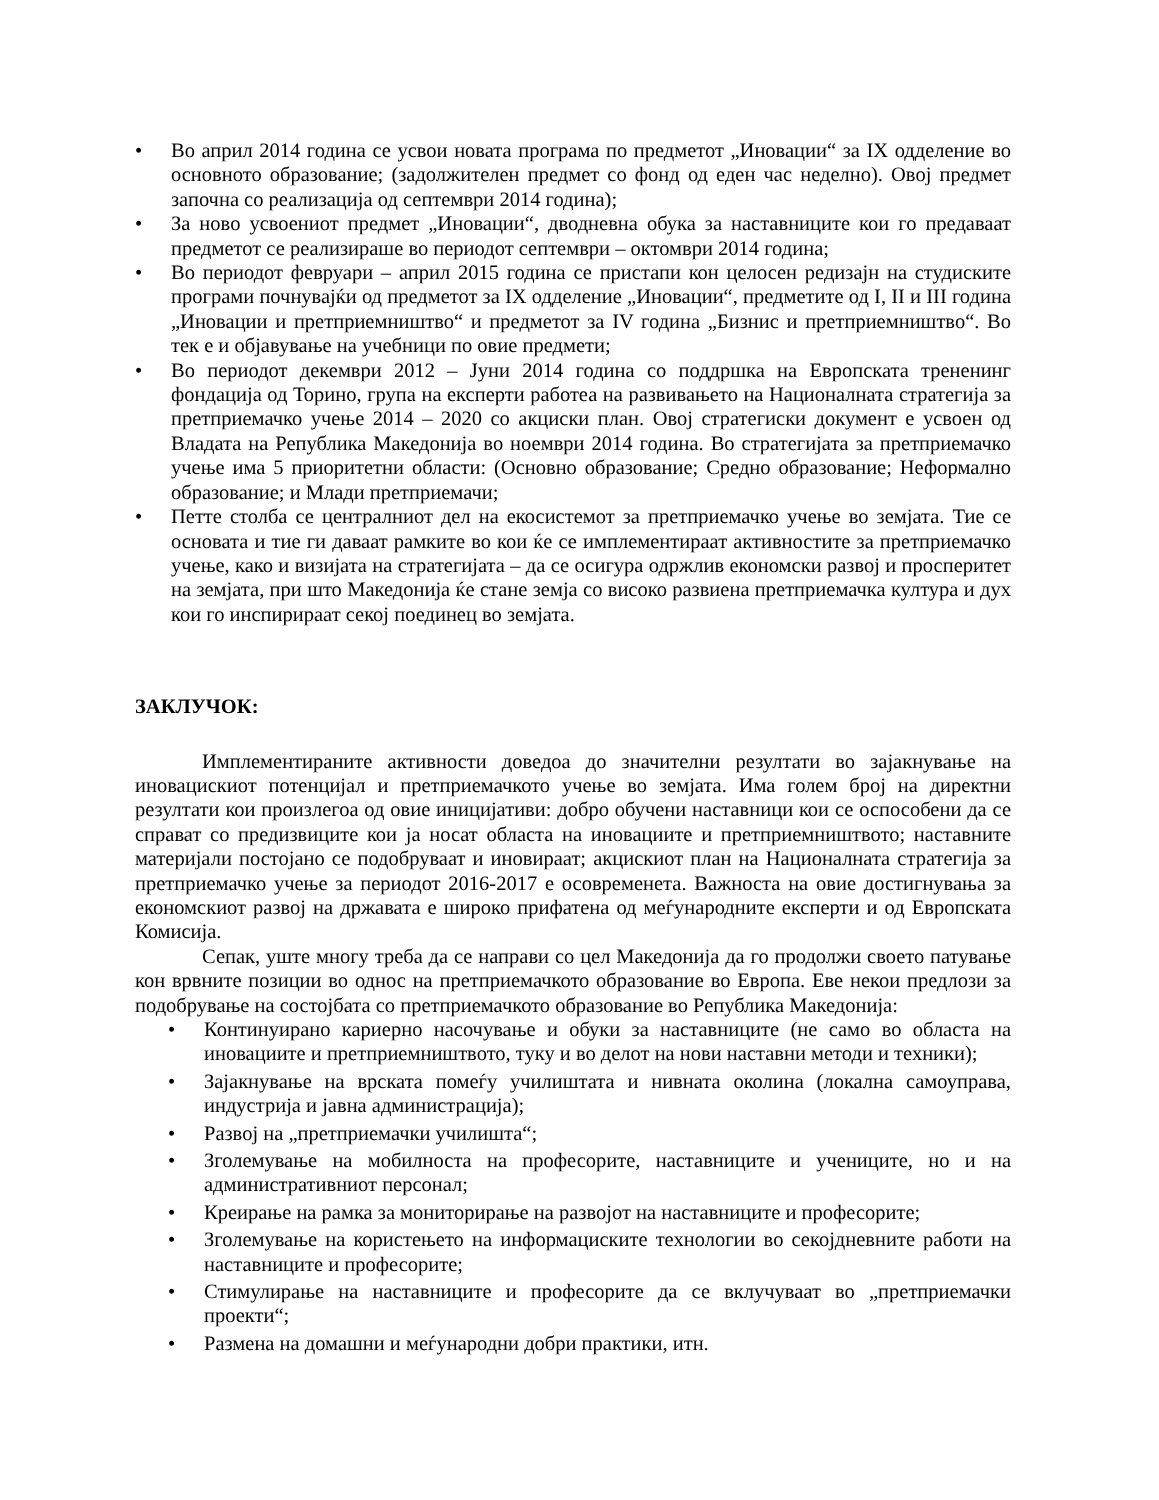• Во април 2014 година се усвои новата програма по предметот „Иновации“ за IX одделение во основното образование; (задолжителен предмет со фонд од еден час неделно). Овој предмет започна со реализација од септември 2014 година);
• За ново усвоениот предмет „Иновации“, дводневна обука за наставниците кои го предаваат предметот се реализираше во периодот септември – октомври 2014 година;
• Во периодот февруари – април 2015 година се пристапи кон целосен редизајн на студиските програми почнувајќи од предметот за IX одделение „Иновации“, предметите од I, II и III година „Иновации и претприемништво“ и предметот за IV година „Бизнис и претприемништво“. Во тек е и објавување на учебници по овие предмети;
• Во периодот декември 2012 – Јуни 2014 година со поддршка на Европската трененинг фондација од Торино, група на експерти работеа на развивањето на Националната стратегија за претприемачко учење 2014 – 2020 со акциски план. Овој стратегиски документ е усвоен од Владата на Република Македонија во ноември 2014 година. Во стратегијата за претприемачко учење има 5 приоритетни области: (Основно образование; Средно образование; Неформално образование; и Млади претприемачи;
• Петте столба се централниот дел на екосистемот за претприемачко учење во земјата. Тие се основата и тие ги даваат рамките во кои ќе се имплементираат активностите за претприемачко учење, како и визијата на стратегијата – да се осигура одржлив економски развој и просперитет на земјата, при што Македонија ќе стане земја со високо развиена претприемачка култура и дух кои го инспирираат секој поединец во земјата.
ЗАКЛУЧОК:
Имплементираните активности доведоа до значителни резултати во зајакнување на иновацискиот потенцијал и претприемачкото учење во земјата. Има голем број на директни резултати кои произлегоа од овие иницијативи: добро обучени наставници кои се оспособени да се справат со предизвиците кои ја носат областа на иновациите и претприемништвото; наставните материјали постојано се подобруваат и иновираат; акцискиот план на Националната стратегија за претприемачко учење за периодот 2016-2017 е осовременета. Важноста на овие достигнувања за економскиот развој на државата е широко прифатена од меѓународните експерти и од Европската Комисија.
Сепак, уште многу треба да се направи со цел Македонија да го продолжи своето патување кон врвните позиции во однос на претприемачкото образование во Европа. Еве некои предлози за подобрување на состојбата со претприемачкото образование во Република Македонија:
• Континуирано кариерно насочување и обуки за наставниците (не само во областа на иновациите и претприемништвото, туку и во делот на нови наставни методи и техники);
• Зајакнување на врската помеѓу училиштата и нивната околина (локална самоуправа, индустрија и јавна администрација);
• Развој на „претприемачки училишта“;
• Зголемување на мобилноста на професорите, наставниците и учениците, но и на административниот персонал;
• Креирање на рамка за мониторирање на развојот на наставниците и професорите;
• Зголемување на користењето на информациските технологии во секојдневните работи на наставниците и професорите;
• Стимулирање на наставниците и професорите да се вклучуваат во „претприемачки проекти“;
• Размена на домашни и меѓународни добри практики, итн.